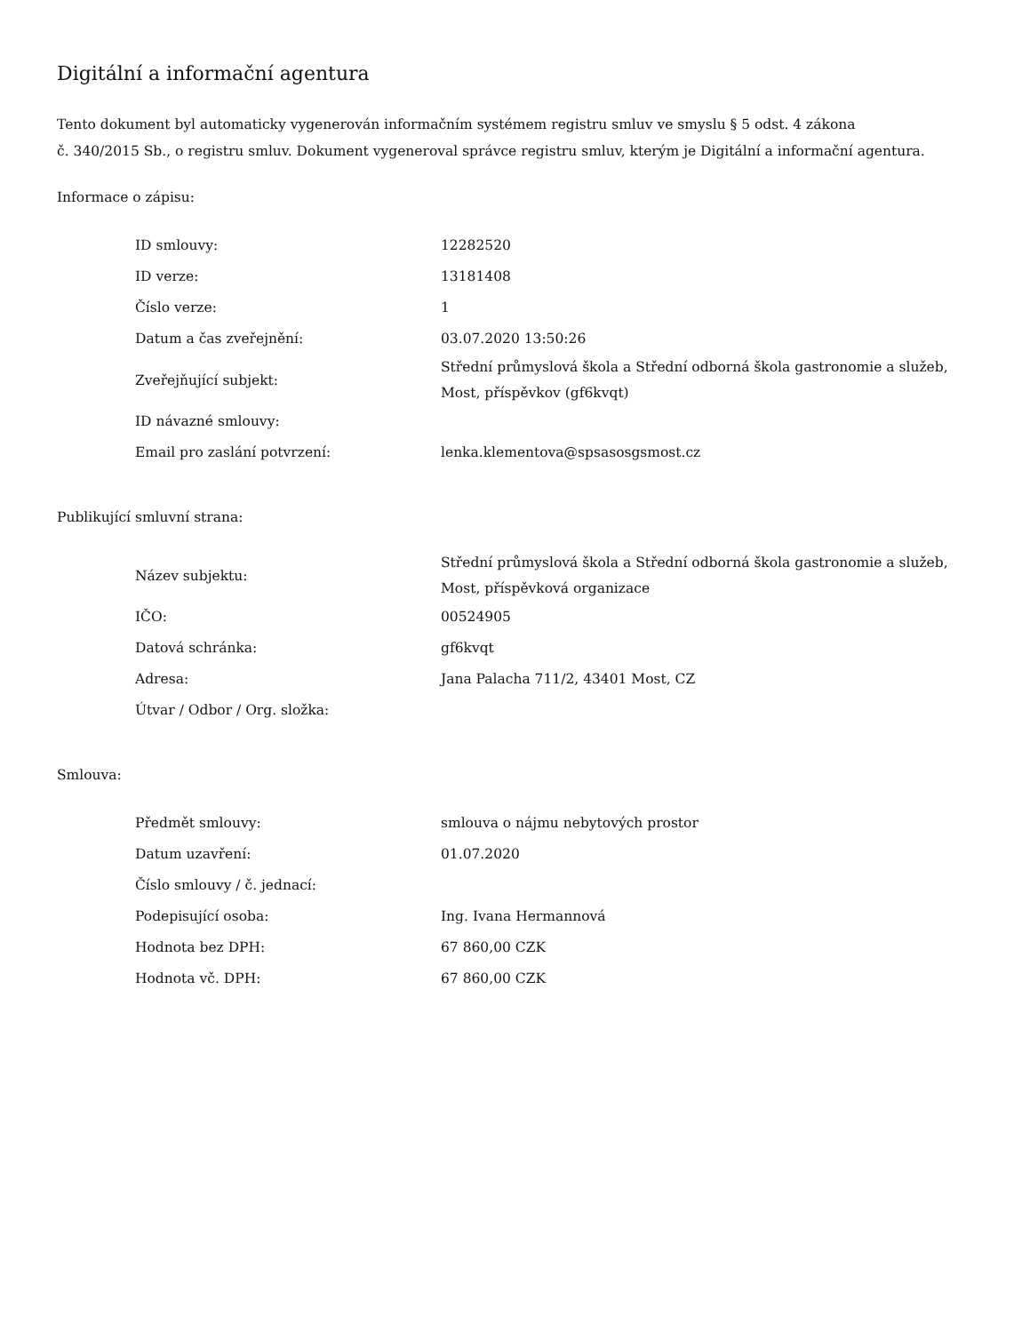Digitální a informační agentura
Tento dokument byl automaticky vygenerován informačním systémem registru smluv ve smyslu § 5 odst. 4 zákona
č. 340/2015 Sb., o registru smluv. Dokument vygeneroval správce registru smluv, kterým je Digitální a informační agentura.
Informace o zápisu:
| ID smlouvy: | 12282520 |
| ID verze: | 13181408 |
| Číslo verze: | 1 |
| Datum a čas zveřejnění: | 03.07.2020 13:50:26 |
| Zveřejňující subjekt: | Střední průmyslová škola a Střední odborná škola gastronomie a služeb, Most, příspěvkov (gf6kvqt) |
| ID návazné smlouvy: | |
| Email pro zaslání potvrzení: | lenka.klementova@spsasosgsmost.cz |
Publikující smluvní strana:
| Název subjektu: | Střední průmyslová škola a Střední odborná škola gastronomie a služeb, Most, příspěvková organizace |
| IČO: | 00524905 |
| Datová schránka: | gf6kvqt |
| Adresa: | Jana Palacha 711/2, 43401 Most, CZ |
| Útvar / Odbor / Org. složka: | |
Smlouva:
| Předmět smlouvy: | smlouva o nájmu nebytových prostor |
| Datum uzavření: | 01.07.2020 |
| Číslo smlouvy / č. jednací: | |
| Podepisující osoba: | Ing. Ivana Hermannová |
| Hodnota bez DPH: | 67 860,00 CZK |
| Hodnota vč. DPH: | 67 860,00 CZK |